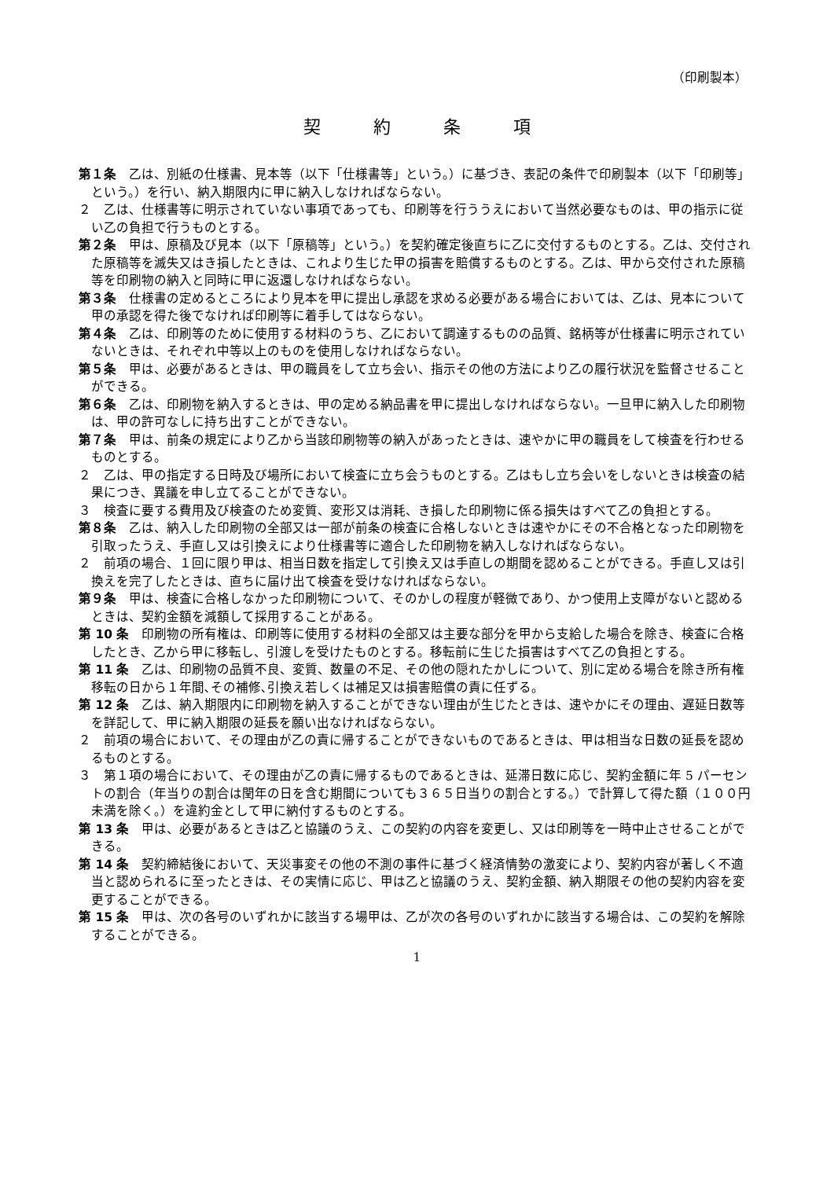（印刷製本）
契 約 条 項
第１条　乙は、別紙の仕様書、見本等（以下「仕様書等」という。）に基づき、表記の条件で印刷製本（以下「印刷等」という。）を行い、納入期限内に甲に納入しなければならない。
２　乙は、仕様書等に明示されていない事項であっても、印刷等を行ううえにおいて当然必要なものは、甲の指示に従い乙の負担で行うものとする。
第２条　甲は、原稿及び見本（以下「原稿等」という。）を契約確定後直ちに乙に交付するものとする。乙は、交付された原稿等を滅失又はき損したときは、これより生じた甲の損害を賠償するものとする。乙は、甲から交付された原稿等を印刷物の納入と同時に甲に返還しなければならない。
第３条　仕様書の定めるところにより見本を甲に提出し承認を求める必要がある場合においては、乙は、見本について甲の承認を得た後でなければ印刷等に着手してはならない。
第４条　乙は、印刷等のために使用する材料のうち、乙において調達するものの品質、銘柄等が仕様書に明示されていないときは、それぞれ中等以上のものを使用しなければならない。
第５条　甲は、必要があるときは、甲の職員をして立ち会い、指示その他の方法により乙の履行状況を監督させることができる。
第６条　乙は、印刷物を納入するときは、甲の定める納品書を甲に提出しなければならない。一旦甲に納入した印刷物は、甲の許可なしに持ち出すことができない。
第７条　甲は、前条の規定により乙から当該印刷物等の納入があったときは、速やかに甲の職員をして検査を行わせるものとする。
２　乙は、甲の指定する日時及び場所において検査に立ち会うものとする。乙はもし立ち会いをしないときは検査の結果につき、異議を申し立てることができない。
３　検査に要する費用及び検査のため変質、変形又は消耗、き損した印刷物に係る損失はすべて乙の負担とする。
第８条　乙は、納入した印刷物の全部又は一部が前条の検査に合格しないときは速やかにその不合格となった印刷物を引取ったうえ、手直し又は引換えにより仕様書等に適合した印刷物を納入しなければならない。
２　前項の場合、１回に限り甲は、相当日数を指定して引換え又は手直しの期間を認めることができる。手直し又は引換えを完了したときは、直ちに届け出て検査を受けなければならない。
第９条　甲は、検査に合格しなかった印刷物について、そのかしの程度が軽微であり、かつ使用上支障がないと認めるときは、契約金額を減額して採用することがある。
第 10 条　印刷物の所有権は、印刷等に使用する材料の全部又は主要な部分を甲から支給した場合を除き、検査に合格したとき、乙から甲に移転し、引渡しを受けたものとする。移転前に生じた損害はすべて乙の負担とする。
第 11 条　乙は、印刷物の品質不良、変質、数量の不足、その他の隠れたかしについて、別に定める場合を除き所有権移転の日から１年間､その補修､引換え若しくは補足又は損害賠償の責に任ずる。
第 12 条　乙は、納入期限内に印刷物を納入することができない理由が生じたときは、速やかにその理由、遅延日数等を詳記して、甲に納入期限の延長を願い出なければならない。
２　前項の場合において、その理由が乙の責に帰することができないものであるときは、甲は相当な日数の延長を認めるものとする。
３　第１項の場合において、その理由が乙の責に帰するものであるときは、延滞日数に応じ、契約金額に年 5 パーセントの割合（年当りの割合は閏年の日を含む期間についても３６５日当りの割合とする。）で計算して得た額（１００円未満を除く。）を違約金として甲に納付するものとする。
第 13 条　甲は、必要があるときは乙と協議のうえ、この契約の内容を変更し、又は印刷等を一時中止させることができる。
第 14 条　契約締結後において、天災事変その他の不測の事件に基づく経済情勢の激変により、契約内容が著しく不適当と認められるに至ったときは、その実情に応じ、甲は乙と協議のうえ、契約金額、納入期限その他の契約内容を変更することができる。
第 15 条　甲は、次の各号のいずれかに該当する場甲は、乙が次の各号のいずれかに該当する場合は、この契約を解除することができる。
1